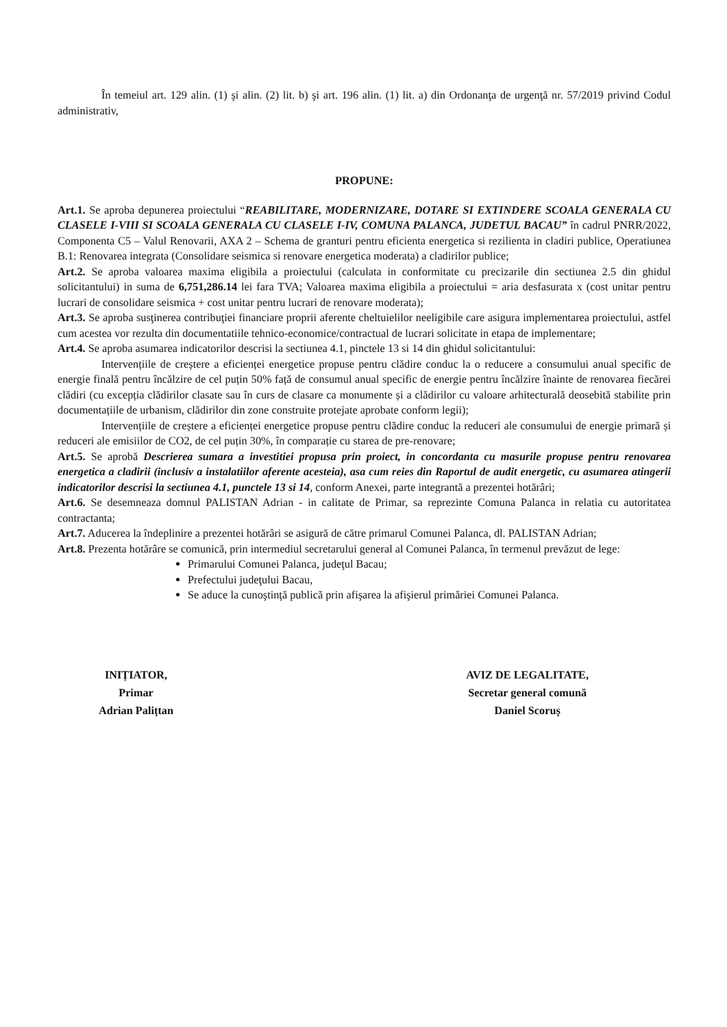În temeiul art. 129 alin. (1) şi alin. (2) lit. b) şi art. 196 alin. (1) lit. a) din Ordonanţa de urgenţă nr. 57/2019 privind Codul administrativ,
PROPUNE:
Art.1. Se aproba depunerea proiectului “REABILITARE, MODERNIZARE, DOTARE SI EXTINDERE SCOALA GENERALA CU CLASELE I-VIII SI SCOALA GENERALA CU CLASELE I-IV, COMUNA PALANCA, JUDETUL BACAU” în cadrul PNRR/2022, Componenta C5 – Valul Renovarii, AXA 2 – Schema de granturi pentru eficienta energetica si rezilienta in cladiri publice, Operatiunea B.1: Renovarea integrata (Consolidare seismica si renovare energetica moderata) a cladirilor publice;
Art.2. Se aproba valoarea maxima eligibila a proiectului (calculata in conformitate cu precizarile din sectiunea 2.5 din ghidul solicitantului) in suma de 6,751,286.14 lei fara TVA; Valoarea maxima eligibila a proiectului = aria desfasurata x (cost unitar pentru lucrari de consolidare seismica + cost unitar pentru lucrari de renovare moderata);
Art.3. Se aproba susţinerea contribuţiei financiare proprii aferente cheltuielilor neeligibile care asigura implementarea proiectului, astfel cum acestea vor rezulta din documentatiile tehnico-economice/contractual de lucrari solicitate in etapa de implementare;
Art.4. Se aproba asumarea indicatorilor descrisi la sectiunea 4.1, pinctele 13 si 14 din ghidul solicitantului:
Intervențiile de creștere a eficienței energetice propuse pentru clădire conduc la o reducere a consumului anual specific de energie finală pentru încălzire de cel puțin 50% față de consumul anual specific de energie pentru încălzire înainte de renovarea fiecărei clădiri (cu excepția clădirilor clasate sau în curs de clasare ca monumente și a clădirilor cu valoare arhitecturală deosebită stabilite prin documentațiile de urbanism, clădirilor din zone construite protejate aprobate conform legii);
Intervențiile de creștere a eficienței energetice propuse pentru clădire conduc la reduceri ale consumului de energie primară și reduceri ale emisiilor de CO2, de cel puțin 30%, în comparație cu starea de pre-renovare;
Art.5. Se aprobă Descrierea sumara a investitiei propusa prin proiect, in concordanta cu masurile propuse pentru renovarea energetica a cladirii (inclusiv a instalatiilor aferente acesteia), asa cum reies din Raportul de audit energetic, cu asumarea atingerii indicatorilor descrisi la sectiunea 4.1, punctele 13 si 14, conform Anexei, parte integrantă a prezentei hotărâri;
Art.6. Se desemneaza domnul PALISTAN Adrian - in calitate de Primar, sa reprezinte Comuna Palanca in relatia cu autoritatea contractanta;
Art.7. Aducerea la îndeplinire a prezentei hotărâri se asigură de către primarul Comunei Palanca, dl. PALISTAN Adrian;
Art.8. Prezenta hotărâre se comunică, prin intermediul secretarului general al Comunei Palanca, în termenul prevăzut de lege:
Primarului Comunei Palanca, judeţul Bacau;
Prefectului judeţului Bacau,
Se aduce la cunoştinţă publică prin afişarea la afişierul primăriei Comunei Palanca.
INIȚIATOR,
Primar
Adrian Palițtan
AVIZ DE LEGALITATE,
Secretar general comună
Daniel Scoruș